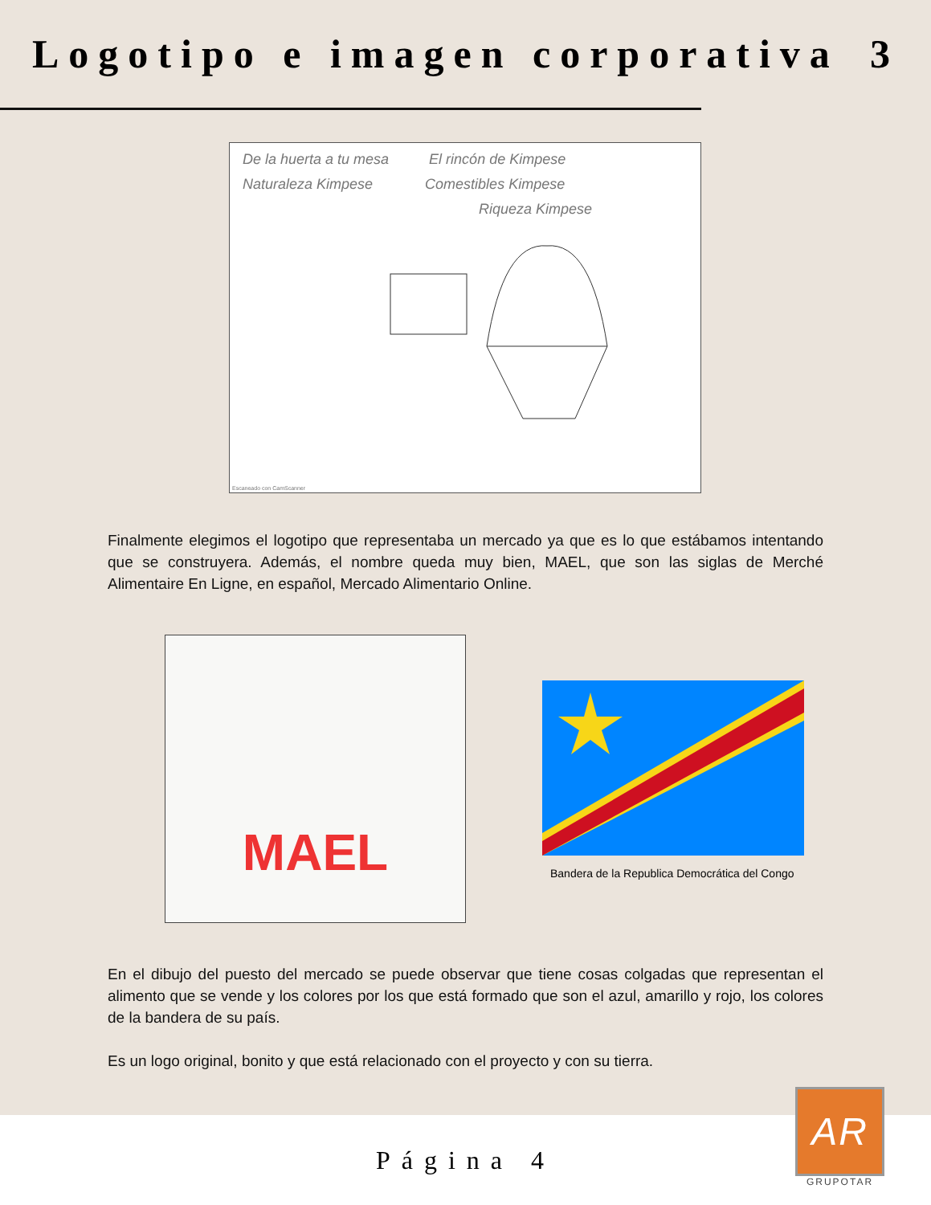Logotipo e imagen corporativa 3
De la huerta a tu mesa El rincón de Kimpese
Naturaleza Kimpese Comestibles Kimpese
Riqueza Kimpese
Escaneado con CamScanner
Finalmente elegimos el logotipo que representaba un mercado ya que es lo que estábamos intentando que se construyera. Además, el nombre queda muy bien, MAEL, que son las siglas de Merché Alimentaire En Ligne, en español, Mercado Alimentario Online.
MAEL
Bandera de la Republica Democrática del Congo
En el dibujo del puesto del mercado se puede observar que tiene cosas colgadas que representan el alimento que se vende y los colores por los que está formado que son el azul, amarillo y rojo, los colores de la bandera de su país.
Es un logo original, bonito y que está relacionado con el proyecto y con su tierra.
Página 4
AR
GRUPOTAR